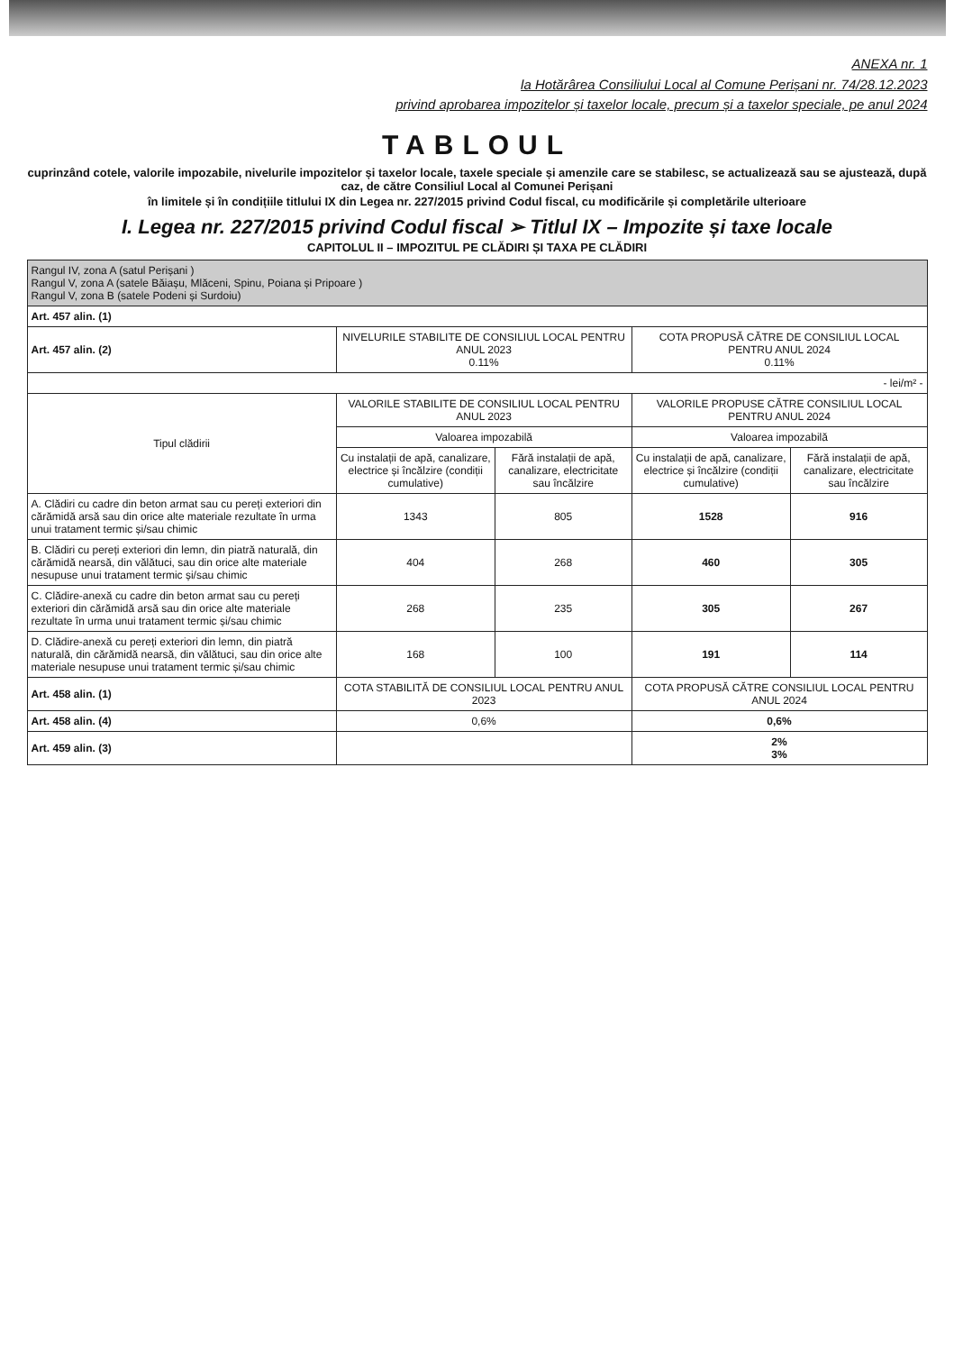ANEXA nr. 1
la Hotărârea Consiliului Local al Comune Perișani nr. 74/28.12.2023
privind aprobarea impozitelor și taxelor locale, precum și a taxelor speciale, pe anul 2024
TABLOUL
cuprinzând cotele, valorile impozabile, nivelurile impozitelor și taxelor locale, taxele speciale și amenzile care se stabilesc, se actualizează sau se ajustează, după caz, de către Consiliul Local al Comunei Perișani
în limitele și în condițiile titlului IX din Legea nr. 227/2015 privind Codul fiscal, cu modificările și completările ulterioare
I. Legea nr. 227/2015 privind Codul fiscal ➢ Titlul IX – Impozite și taxe locale
CAPITOLUL II – IMPOZITUL PE CLĂDIRI ȘI TAXA PE CLĂDIRI
| Rangul IV, zona A (satul Perișani ) Rangul V, zona A (satele Băiașu, Mlăceni, Spinu, Poiana și Pripoare ) Rangul V, zona B (satele Podeni și Surdoiu) | | | | |
| Art. 457 alin. (1) | | | | |
| Art. 457 alin. (2) | NIVELURILE STABILITE DE CONSILIUL LOCAL PENTRU ANUL 2023 0.11% | | COTA PROPUSĂ CĂTRE DE CONSILIUL LOCAL PENTRU ANUL 2024 0.11% | |
| - lei/m² - | | | | |
| Tipul clădirii | VALORILE STABILITE DE CONSILIUL LOCAL PENTRU ANUL 2023 | | VALORILE PROPUSE CĂTRE CONSILIUL LOCAL PENTRU ANUL 2024 | |
| | Valoarea impozabilă | | Valoarea impozabilă | |
| | Cu instalații de apă, canalizare, electrice și încălzire (condiții cumulative) | Fără instalații de apă, canalizare, electricitate sau încălzire | Cu instalații de apă, canalizare, electrice și încălzire (condiții cumulative) | Fără instalații de apă, canalizare, electricitate sau încălzire |
| A. Clădiri cu cadre din beton armat sau cu pereți exteriori din cărămidă arsă sau din orice alte materiale rezultate în urma unui tratament termic și/sau chimic | 1343 | 805 | 1528 | 916 |
| B. Clădiri cu pereți exteriori din lemn, din piatră naturală, din cărămidă nearsă, din vălătuci, sau din orice alte materiale nesupuse unui tratament termic și/sau chimic | 404 | 268 | 460 | 305 |
| C. Clădire-anexă cu cadre din beton armat sau cu pereți exteriori din cărămidă arsă sau din orice alte materiale rezultate în urma unui tratament termic și/sau chimic | 268 | 235 | 305 | 267 |
| D. Clădire-anexă cu pereți exteriori din lemn, din piatră naturală, din cărămidă nearsă, din vălătuci, sau din orice alte materiale nesupuse unui tratament termic și/sau chimic | 168 | 100 | 191 | 114 |
| Art. 458 alin. (1) | COTA STABILITĂ DE CONSILIUL LOCAL PENTRU ANUL 2023 | | COTA PROPUSĂ CĂTRE CONSILIUL LOCAL PENTRU ANUL 2024 | |
| Art. 458 alin. (4) | 0,6% | | 0,6% | |
| Art. 459 alin. (3) | | | 2% 3% | |